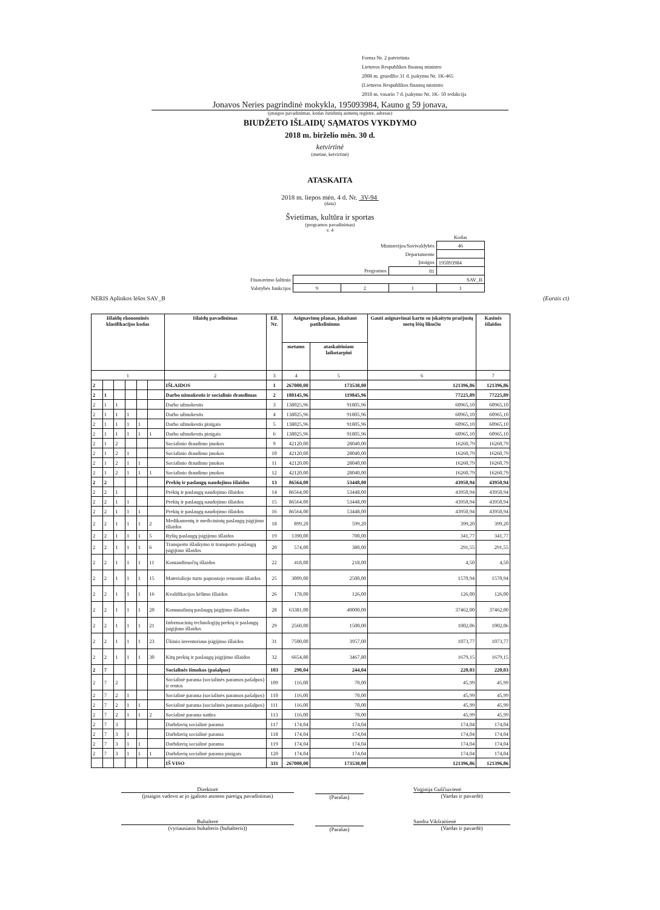Forma Nr. 2 patvirtinta
Lietuvos Respublikos finansų ministro
2008 m. gruodžio 31 d. įsakymu Nr. 1K-465
(Lietuvos Respublikos finansų ministro
2018 m. vasario 7 d. įsakymo Nr. 1K- 50 redakcija
Jonavos Neries pagrindinė mokykla, 195093984, Kauno g 59 jonava,
(įstaigos pavadinimas, kodas Juridinių asmenų registre, adresas)
BIUDŽETO IŠLAIDŲ SĄMATOS VYKDYMO
2018 m. birželio mėn. 30 d.
ketvirtinė
(metinė, ketvirtinė)
ATASKAITA
2018 m. liepos mėn. 4 d. Nr. 3V-94
(data)
Švietimas, kultūra ir sportas
(programos pavadinimas)
v. 4
| | | | | Kodas |
| Ministerijos/Savivaldybės | | | | 46 |
| Departamento | | | | |
| Įstaigos | | | | 195093984 |
| Programos | | | 01 | |
| Finasavimo šaltinio | SAV_B | | | |
| Valstybės funkcijos | 9 | 2 | 1 | 1 |
NERIS Aplinkos lėšos SAV_B (Eurais ct)
| Išlaidų ekonominės klasifikacijos kodas | | | | | | Išlaidų pavadinimas | Eil. Nr. | Asignavimų planas, įskaitant patikslinimus | | Gauti asignavimai kartu su įskaitytu praėjusių metų lėšų likučiu | Kasinės išlaidos |
| --- | --- | --- | --- | --- | --- | --- | --- | --- | --- | --- | --- |
| | | | | | | | | metams | ataskaitiniam laikotarpiui | | |
| 1 | | | | | | 2 | 3 | 4 | 5 | 6 | 7 |
| 2 | | | | | | IŠLAIDOS | 1 | 267000,00 | 173538,00 | 121396,86 | 121396,86 |
| 2 | 1 | | | | | Darbo užmokestis ir socialinis draudimas | 2 | 180145,96 | 119845,96 | 77225,89 | 77225,89 |
| 2 | 1 | 1 | | | | Darbo užmokestis | 3 | 138025,96 | 91805,96 | 60965,10 | 60965,10 |
| 2 | 1 | 1 | 1 | | | Darbo užmokestis | 4 | 138025,96 | 91805,96 | 60965,10 | 60965,10 |
| 2 | 1 | 1 | 1 | 1 | | Darbo užmokestis pinigais | 5 | 138025,96 | 91805,96 | 60965,10 | 60965,10 |
| 2 | 1 | 1 | 1 | 1 | 1 | Darbo užmokestis pinigais | 6 | 138025,96 | 91805,96 | 60965,10 | 60965,10 |
| 2 | 1 | 2 | | | | Socialinio draudimo įmokos | 9 | 42120,00 | 28040,00 | 16260,79 | 16260,79 |
| 2 | 1 | 2 | 1 | | | Socialinio draudimo įmokos | 10 | 42120,00 | 28040,00 | 16260,79 | 16260,79 |
| 2 | 1 | 2 | 1 | 1 | | Socialinio draudimo įmokos | 11 | 42120,00 | 28040,00 | 16260,79 | 16260,79 |
| 2 | 1 | 2 | 1 | 1 | 1 | Socialinio draudimo įmokos | 12 | 42120,00 | 28040,00 | 16260,79 | 16260,79 |
| 2 | 2 | | | | | Prekių ir paslaugų naudojimo išlaidos | 13 | 86564,00 | 53448,00 | 43950,94 | 43950,94 |
| 2 | 2 | 1 | | | | Prekių ir paslaugų naudojimo išlaidos | 14 | 86564,00 | 53448,00 | 43950,94 | 43950,94 |
| 2 | 2 | 1 | 1 | | | Prekių ir paslaugų naudojimo išlaidos | 15 | 86564,00 | 53448,00 | 43950,94 | 43950,94 |
| 2 | 2 | 1 | 1 | 1 | | Prekių ir paslaugų naudojimo išlaidos | 16 | 86564,00 | 53448,00 | 43950,94 | 43950,94 |
| 2 | 2 | 1 | 1 | 1 | 2 | Medikamentų ir medicininių paslaugų įsigijimo išlaidos | 18 | 899,20 | 599,20 | 399,20 | 399,20 |
| 2 | 2 | 1 | 1 | 1 | 5 | Ryšių paslaugų įsigijimo išlaidos | 19 | 1390,00 | 700,00 | 341,77 | 341,77 |
| 2 | 2 | 1 | 1 | 1 | 6 | Transporto išlaikymo ir transporto paslaugų įsigijimo išlaidos | 20 | 574,00 | 380,00 | 291,55 | 291,55 |
| 2 | 2 | 1 | 1 | 1 | 11 | Komandiruočių išlaidos | 22 | 418,00 | 218,00 | 4,50 | 4,50 |
| 2 | 2 | 1 | 1 | 1 | 15 | Materialiojo turto paprastojo remonto išlaidos | 25 | 3009,00 | 2500,00 | 1570,94 | 1570,94 |
| 2 | 2 | 1 | 1 | 1 | 16 | Kvalifikacijos kėlimo išlaidos | 26 | 178,00 | 126,00 | 126,00 | 126,00 |
| 2 | 2 | 1 | 1 | 1 | 20 | Komunalinių paslaugų įsigijimo išlaidos | 28 | 63381,00 | 40000,00 | 37462,00 | 37462,00 |
| 2 | 2 | 1 | 1 | 1 | 21 | Informacinių technologijų prekių ir paslaugų įsigijimo išlaidos | 29 | 2560,00 | 1500,00 | 1002,06 | 1002,06 |
| 2 | 2 | 1 | 1 | 1 | 23 | Ūkinio inventoriaus įsigijimo išlaidos | 31 | 7500,00 | 3957,00 | 1073,77 | 1073,77 |
| 2 | 2 | 1 | 1 | 1 | 30 | Kitų prekių ir paslaugų įsigijimo išlaidos | 32 | 6654,80 | 3467,80 | 1679,15 | 1679,15 |
| 2 | 7 | | | | | Socialinės išmokos (pašalpos) | 103 | 290,04 | 244,04 | 220,03 | 220,03 |
| 2 | 7 | 2 | | | | Socialinė parama (socialinės paramos pašalpos) ir rentos | 109 | 116,00 | 70,00 | 45,99 | 45,99 |
| 2 | 7 | 2 | 1 | | | Socialinė parama (socialinės paramos pašalpos) | 110 | 116,00 | 70,00 | 45,99 | 45,99 |
| 2 | 7 | 2 | 1 | 1 | | Socialinė parama (socialinės paramos pašalpos) | 111 | 116,00 | 70,00 | 45,99 | 45,99 |
| 2 | 7 | 2 | 1 | 1 | 2 | Socialinė parama natūra | 113 | 116,00 | 70,00 | 45,99 | 45,99 |
| 2 | 7 | 3 | | | | Darbdavių socialinė parama | 117 | 174,04 | 174,04 | 174,04 | 174,04 |
| 2 | 7 | 3 | 1 | | | Darbdavių socialinė parama | 118 | 174,04 | 174,04 | 174,04 | 174,04 |
| 2 | 7 | 3 | 1 | 1 | | Darbdavių socialinė parama | 119 | 174,04 | 174,04 | 174,04 | 174,04 |
| 2 | 7 | 3 | 1 | 1 | 1 | Darbdavių socialinė parama pinigais | 120 | 174,04 | 174,04 | 174,04 | 174,04 |
| | | | | | | IŠ VISO | 331 | 267000,00 | 173538,00 | 121396,86 | 121396,86 |
Direktorė
(įstaigos vadovo ar jo įgalioto asmens pareigų pavadinimas)
(Parašas)
Virginija Guščiuvienė
(Vardas ir pavardė)
Buhalterė
(vyriausiasis buhalteris (buhalteris))
(Parašas)
Sandra Vikšraitienė
(Vardas ir pavardė)